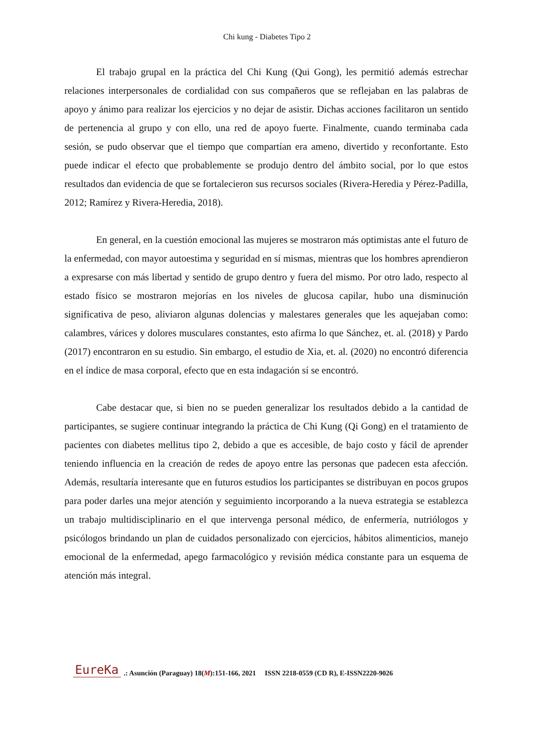Chi kung - Diabetes Tipo 2
El trabajo grupal en la práctica del Chi Kung (Qui Gong), les permitió además estrechar relaciones interpersonales de cordialidad con sus compañeros que se reflejaban en las palabras de apoyo y ánimo para realizar los ejercicios y no dejar de asistir. Dichas acciones facilitaron un sentido de pertenencia al grupo y con ello, una red de apoyo fuerte. Finalmente, cuando terminaba cada sesión, se pudo observar que el tiempo que compartían era ameno, divertido y reconfortante. Esto puede indicar el efecto que probablemente se produjo dentro del ámbito social, por lo que estos resultados dan evidencia de que se fortalecieron sus recursos sociales (Rivera-Heredia y Pérez-Padilla, 2012; Ramírez y Rivera-Heredia, 2018).
En general, en la cuestión emocional las mujeres se mostraron más optimistas ante el futuro de la enfermedad, con mayor autoestima y seguridad en sí mismas, mientras que los hombres aprendieron a expresarse con más libertad y sentido de grupo dentro y fuera del mismo. Por otro lado, respecto al estado físico se mostraron mejorías en los niveles de glucosa capilar, hubo una disminución significativa de peso, aliviaron algunas dolencias y malestares generales que les aquejaban como: calambres, várices y dolores musculares constantes, esto afirma lo que Sánchez, et. al. (2018) y Pardo (2017) encontraron en su estudio. Sin embargo, el estudio de Xia, et. al. (2020) no encontró diferencia en el índice de masa corporal, efecto que en esta indagación sí se encontró.
Cabe destacar que, si bien no se pueden generalizar los resultados debido a la cantidad de participantes, se sugiere continuar integrando la práctica de Chi Kung (Qi Gong) en el tratamiento de pacientes con diabetes mellitus tipo 2, debido a que es accesible, de bajo costo y fácil de aprender teniendo influencia en la creación de redes de apoyo entre las personas que padecen esta afección. Además, resultaría interesante que en futuros estudios los participantes se distribuyan en pocos grupos para poder darles una mejor atención y seguimiento incorporando a la nueva estrategia se establezca un trabajo multidisciplinario en el que intervenga personal médico, de enfermería, nutriólogos y psicólogos brindando un plan de cuidados personalizado con ejercicios, hábitos alimenticios, manejo emocional de la enfermedad, apego farmacológico y revisión médica constante para un esquema de atención más integral.
EureKa.: Asunción (Paraguay) 18(M):151-166, 2021 ISSN 2218-0559 (CD R), E-ISSN2220-9026